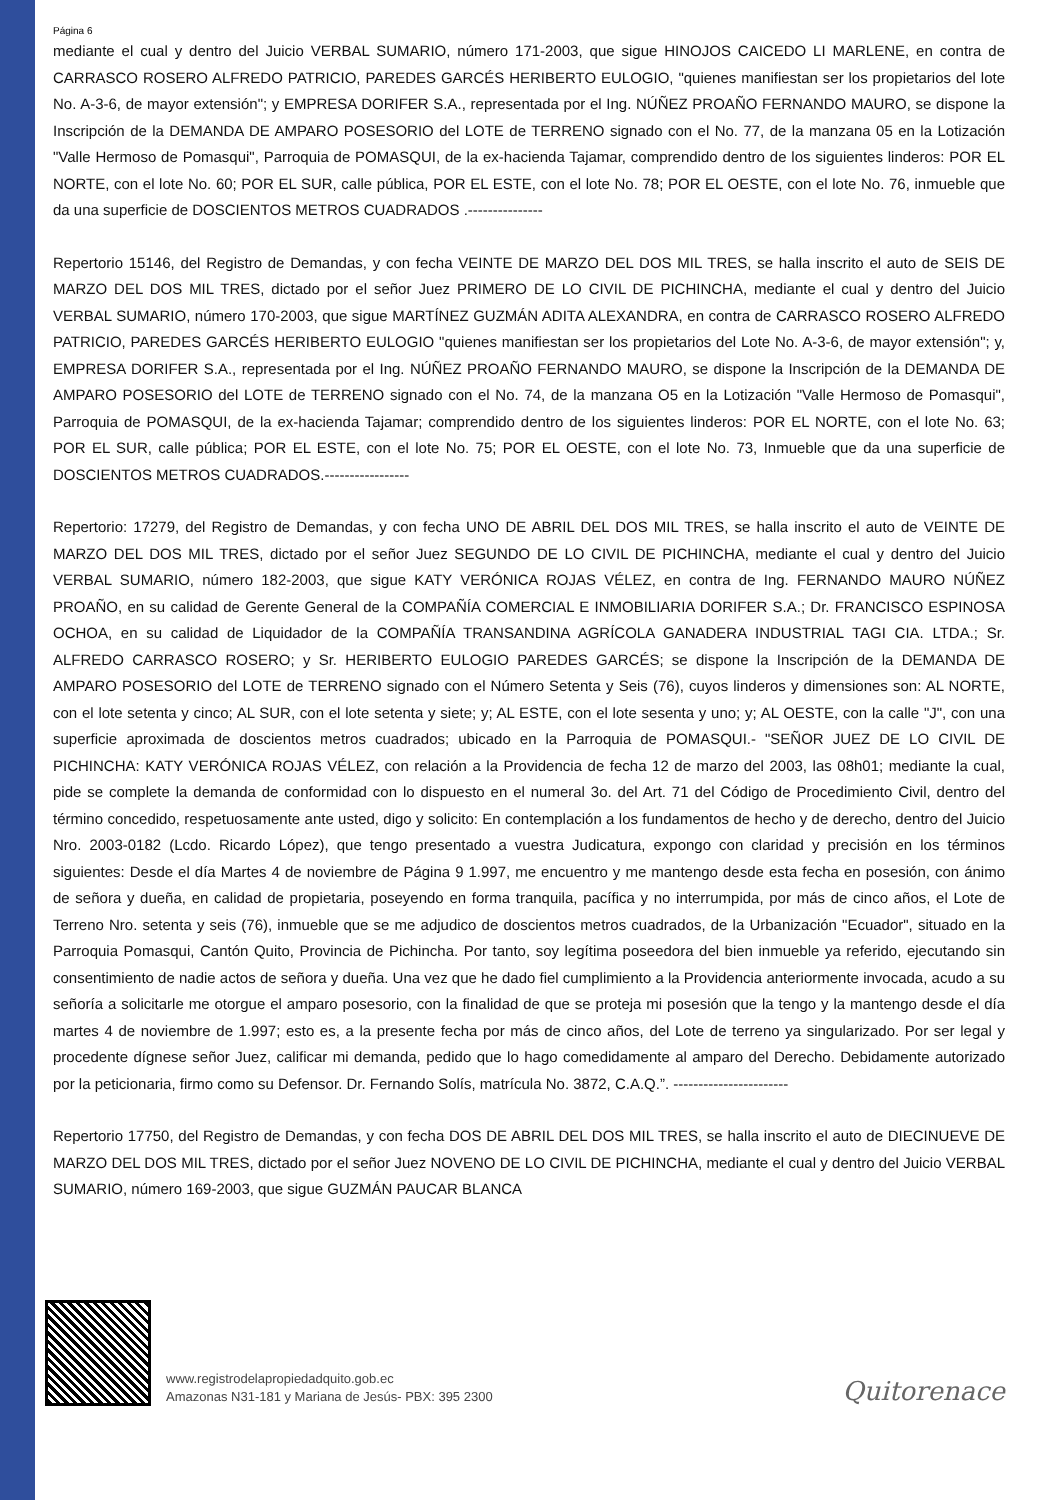Página 6
mediante el cual y dentro del Juicio VERBAL SUMARIO, número 171-2003, que sigue HINOJOS CAICEDO LI MARLENE, en contra de CARRASCO ROSERO ALFREDO PATRICIO, PAREDES GARCÉS HERIBERTO EULOGIO, "quienes manifiestan ser los propietarios del lote No. A-3-6, de mayor extensión"; y EMPRESA DORIFER S.A., representada por el Ing. NÚÑEZ PROAÑO FERNANDO MAURO, se dispone la Inscripción de la DEMANDA DE AMPARO POSESORIO del LOTE de TERRENO signado con el No. 77, de la manzana 05 en la Lotización "Valle Hermoso de Pomasqui", Parroquia de POMASQUI, de la ex-hacienda Tajamar, comprendido dentro de los siguientes linderos: POR EL NORTE, con el lote No. 60; POR EL SUR, calle pública, POR EL ESTE, con el lote No. 78; POR EL OESTE, con el lote No. 76, inmueble que da una superficie de DOSCIENTOS METROS CUADRADOS .---------------
Repertorio 15146, del Registro de Demandas, y con fecha VEINTE DE MARZO DEL DOS MIL TRES, se halla inscrito el auto de SEIS DE MARZO DEL DOS MIL TRES, dictado por el señor Juez PRIMERO DE LO CIVIL DE PICHINCHA, mediante el cual y dentro del Juicio VERBAL SUMARIO, número 170-2003, que sigue MARTÍNEZ GUZMÁN ADITA ALEXANDRA, en contra de CARRASCO ROSERO ALFREDO PATRICIO, PAREDES GARCÉS HERIBERTO EULOGIO "quienes manifiestan ser los propietarios del Lote No. A-3-6, de mayor extensión"; y, EMPRESA DORIFER S.A., representada por el Ing. NÚÑEZ PROAÑO FERNANDO MAURO, se dispone la Inscripción de la DEMANDA DE AMPARO POSESORIO del LOTE de TERRENO signado con el No. 74, de la manzana O5 en la Lotización "Valle Hermoso de Pomasqui", Parroquia de POMASQUI, de la ex-hacienda Tajamar; comprendido dentro de los siguientes linderos: POR EL NORTE, con el lote No. 63; POR EL SUR, calle pública; POR EL ESTE, con el lote No. 75; POR EL OESTE, con el lote No. 73, Inmueble que da una superficie de DOSCIENTOS METROS CUADRADOS.-----------------
Repertorio: 17279, del Registro de Demandas, y con fecha UNO DE ABRIL DEL DOS MIL TRES, se halla inscrito el auto de VEINTE DE MARZO DEL DOS MIL TRES, dictado por el señor Juez SEGUNDO DE LO CIVIL DE PICHINCHA, mediante el cual y dentro del Juicio VERBAL SUMARIO, número 182-2003, que sigue KATY VERÓNICA ROJAS VÉLEZ, en contra de Ing. FERNANDO MAURO NÚÑEZ PROAÑO, en su calidad de Gerente General de la COMPAÑÍA COMERCIAL E INMOBILIARIA DORIFER S.A.; Dr. FRANCISCO ESPINOSA OCHOA, en su calidad de Liquidador de la COMPAÑÍA TRANSANDINA AGRÍCOLA GANADERA INDUSTRIAL TAGI CIA. LTDA.; Sr. ALFREDO CARRASCO ROSERO; y Sr. HERIBERTO EULOGIO PAREDES GARCÉS; se dispone la Inscripción de la DEMANDA DE AMPARO POSESORIO del LOTE de TERRENO signado con el Número Setenta y Seis (76), cuyos linderos y dimensiones son: AL NORTE, con el lote setenta y cinco; AL SUR, con el lote setenta y siete; y; AL ESTE, con el lote sesenta y uno; y; AL OESTE, con la calle "J", con una superficie aproximada de doscientos metros cuadrados; ubicado en la Parroquia de POMASQUI.- "SEÑOR JUEZ DE LO CIVIL DE PICHINCHA: KATY VERÓNICA ROJAS VÉLEZ, con relación a la Providencia de fecha 12 de marzo del 2003, las 08h01; mediante la cual, pide se complete la demanda de conformidad con lo dispuesto en el numeral 3o. del Art. 71 del Código de Procedimiento Civil, dentro del término concedido, respetuosamente ante usted, digo y solicito: En contemplación a los fundamentos de hecho y de derecho, dentro del Juicio Nro. 2003-0182 (Lcdo. Ricardo López), que tengo presentado a vuestra Judicatura, expongo con claridad y precisión en los términos siguientes: Desde el día Martes 4 de noviembre de Página 9 1.997, me encuentro y me mantengo desde esta fecha en posesión, con ánimo de señora y dueña, en calidad de propietaria, poseyendo en forma tranquila, pacífica y no interrumpida, por más de cinco años, el Lote de Terreno Nro. setenta y seis (76), inmueble que se me adjudico de doscientos metros cuadrados, de la Urbanización "Ecuador", situado en la Parroquia Pomasqui, Cantón Quito, Provincia de Pichincha. Por tanto, soy legítima poseedora del bien inmueble ya referido, ejecutando sin consentimiento de nadie actos de señora y dueña. Una vez que he dado fiel cumplimiento a la Providencia anteriormente invocada, acudo a su señoría a solicitarle me otorgue el amparo posesorio, con la finalidad de que se proteja mi posesión que la tengo y la mantengo desde el día martes 4 de noviembre de 1.997; esto es, a la presente fecha por más de cinco años, del Lote de terreno ya singularizado. Por ser legal y procedente dígnese señor Juez, calificar mi demanda, pedido que lo hago comedidamente al amparo del Derecho. Debidamente autorizado por la peticionaria, firmo como su Defensor. Dr. Fernando Solís, matrícula No. 3872, C.A.Q.”. -----------------------
Repertorio 17750, del Registro de Demandas, y con fecha DOS DE ABRIL DEL DOS MIL TRES, se halla inscrito el auto de DIECINUEVE DE MARZO DEL DOS MIL TRES, dictado por el señor Juez NOVENO DE LO CIVIL DE PICHINCHA, mediante el cual y dentro del Juicio VERBAL SUMARIO, número 169-2003, que sigue GUZMÁN PAUCAR BLANCA
www.registrodelapropiedadquito.gob.ec
Amazonas N31-181 y Mariana de Jesús- PBX: 395 2300
Quitorenace